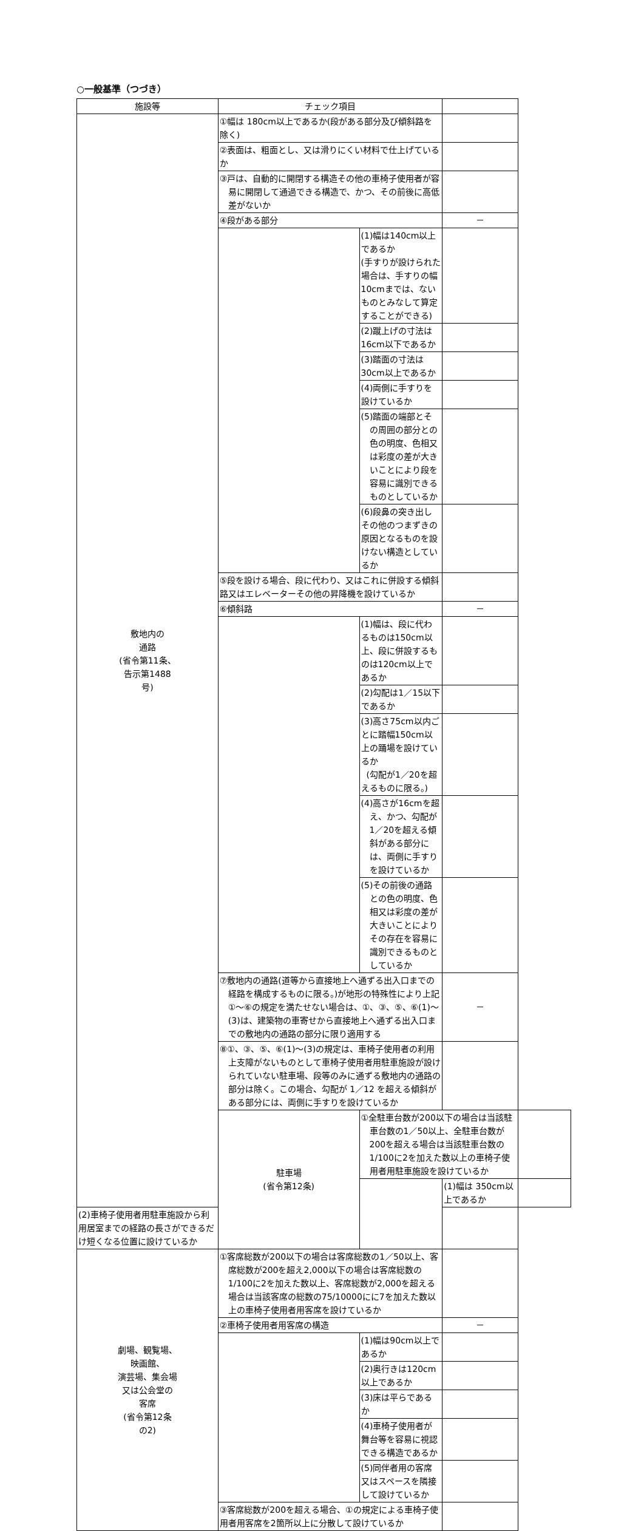○一般基準（つづき）
| 施設等 | チェック項目 | | | |
| --- | --- | --- | --- | --- |
| 敷地内の 通路 (省令第11条、 告示第1488 号) | ①幅は 180cm以上であるか(段がある部分及び傾斜路を除く) | | | |
| | ②表面は、粗面とし、又は滑りにくい材料で仕上げているか | | | |
| | ③戸は、自動的に開閉する構造その他の車椅子使用者が容易に開閉して通過できる構造で、かつ、その前後に高低差がないか | | | |
| | ④段がある部分 | | － | |
| | | (1)幅は140cm以上であるか (手すりが設けられた場合は、手すりの幅10cmまでは、ないものとみなして算定することができる) | | |
| | | (2)蹴上げの寸法は16cm以下であるか | | |
| | | (3)踏面の寸法は30cm以上であるか | | |
| | | (4)両側に手すりを設けているか | | |
| | | (5)踏面の端部とその周囲の部分との色の明度、色相又は彩度の差が大きいことにより段を容易に識別できるものとしているか | | |
| | | (6)段鼻の突き出しその他のつまずきの原因となるものを設けない構造としているか | | |
| | ⑤段を設ける場合、段に代わり、又はこれに併設する傾斜路又はエレベーターその他の昇降機を設けているか | | | |
| | ⑥傾斜路 | | － | |
| | | (1)幅は、段に代わるものは150cm以上、段に併設するものは120cm以上であるか | | |
| | | (2)勾配は1／15以下であるか | | |
| | | (3)高さ75cm以内ごとに踏幅150cm以上の踊場を設けているか (勾配が1／20を超えるものに限る。) | | |
| | | (4)高さが16cmを超え、かつ、勾配が1／20を超える傾斜がある部分には、両側に手すりを設けているか | | |
| | | (5)その前後の通路との色の明度、色相又は彩度の差が大きいことによりその存在を容易に識別できるものとしているか | | |
| | ⑦敷地内の通路(道等から直接地上へ通ずる出入口までの経路を構成するものに限る。)が地形の特殊性により上記①～⑥の規定を満たせない場合は、①、③、⑤、⑥(1)～(3)は、建築物の車寄せから直接地上へ通ずる出入口までの敷地内の通路の部分に限り適用する | | － | |
| | ⑧①、③、⑤、⑥(1)～(3)の規定は、車椅子使用者の利用上支障がないものとして車椅子使用者用駐車施設が設けられていない駐車場、段等のみに通ずる敷地内の通路の部分は除く。この場合、勾配が 1／12 を超える傾斜がある部分には、両側に手すりを設けているか | | | |
| | 駐車場 (省令第12条) | ①全駐車台数が200以下の場合は当該駐車台数の1／50以上、全駐車台数が200を超える場合は当該駐車台数の1/100に2を加えた数以上の車椅子使用者用駐車施設を設けているか | | |
| | | | (1)幅は 350cm以上であるか | |
| (2)車椅子使用者用駐車施設から利用居室までの経路の長さができるだけ短くなる位置に設けているか | | | | |
| 劇場、観覧場、 映画館、 演芸場、集会場 又は公会堂の 客席 (省令第12条 の2) | ①客席総数が200以下の場合は客席総数の1／50以上、客席総数が200を超え2,000以下の場合は客席総数の1/100に2を加えた数以上、客席総数が2,000を超える場合は当該客席の総数の75/10000にに7を加えた数以上の車椅子使用者用客席を設けているか | | | |
| | ②車椅子使用者用客席の構造 | | － | |
| | | (1)幅は90cm以上であるか | | |
| | | (2)奥行きは120cm以上であるか | | |
| | | (3)床は平らであるか | | |
| | | (4)車椅子使用者が舞台等を容易に視認できる構造であるか | | |
| | | (5)同伴者用の客席又はスペースを隣接して設けているか | | |
| | ③客席総数が200を超える場合、①の規定による車椅子使用者用客席を2箇所以上に分散して設けているか | | | |